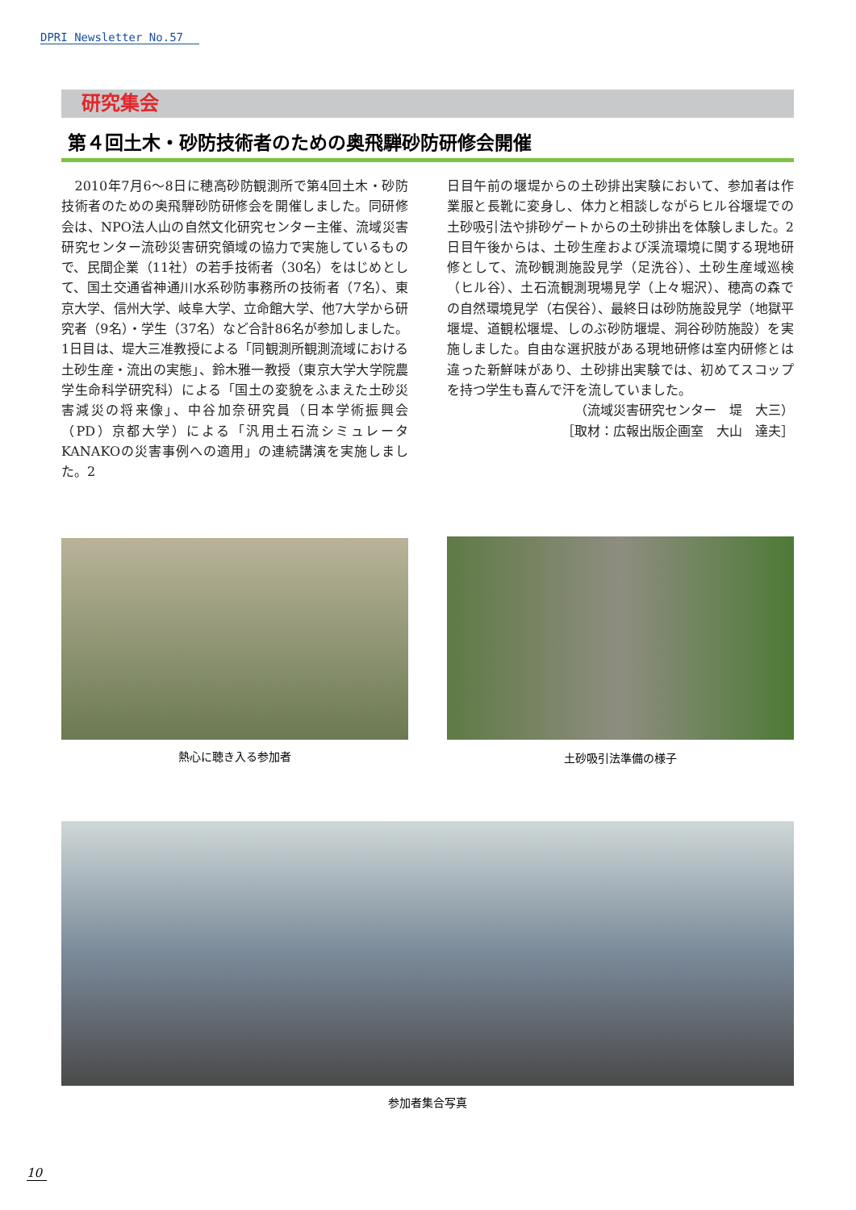DPRI Newsletter No.57
研究集会
第４回土木・砂防技術者のための奥飛騨砂防研修会開催
　2010年7月6～8日に穂高砂防観測所で第4回土木・砂防技術者のための奥飛騨砂防研修会を開催しました。同研修会は、NPO法人山の自然文化研究センター主催、流域災害研究センター流砂災害研究領域の協力で実施しているもので、民間企業（11社）の若手技術者（30名）をはじめとして、国土交通省神通川水系砂防事務所の技術者（7名）、東京大学、信州大学、岐阜大学、立命館大学、他7大学から研究者（9名）・学生（37名）など合計86名が参加しました。1日目は、堤大三准教授による「同観測所観測流域における土砂生産・流出の実態」、鈴木雅一教授（東京大学大学院農学生命科学研究科）による「国土の変貌をふまえた土砂災害減災の将来像」、中谷加奈研究員（日本学術振興会（PD）京都大学）による「汎用土石流シミュレータKANAKOの災害事例への適用」の連続講演を実施しました。2
日目午前の堰堤からの土砂排出実験において、参加者は作業服と長靴に変身し、体力と相談しながらヒル谷堰堤での土砂吸引法や排砂ゲートからの土砂排出を体験しました。2日目午後からは、土砂生産および渓流環境に関する現地研修として、流砂観測施設見学（足洗谷）、土砂生産域巡検（ヒル谷）、土石流観測現場見学（上々堀沢）、穂高の森での自然環境見学（右俣谷）、最終日は砂防施設見学（地獄平堰堤、道観松堰堤、しのぶ砂防堰堤、洞谷砂防施設）を実施しました。自由な選択肢がある現地研修は室内研修とは違った新鮮味があり、土砂排出実験では、初めてスコップを持つ学生も喜んで汗を流していました。
（流域災害研究センター　堤　大三）
［取材：広報出版企画室　大山　達夫］
熱心に聴き入る参加者 土砂吸引法準備の様子
参加者集合写真
10